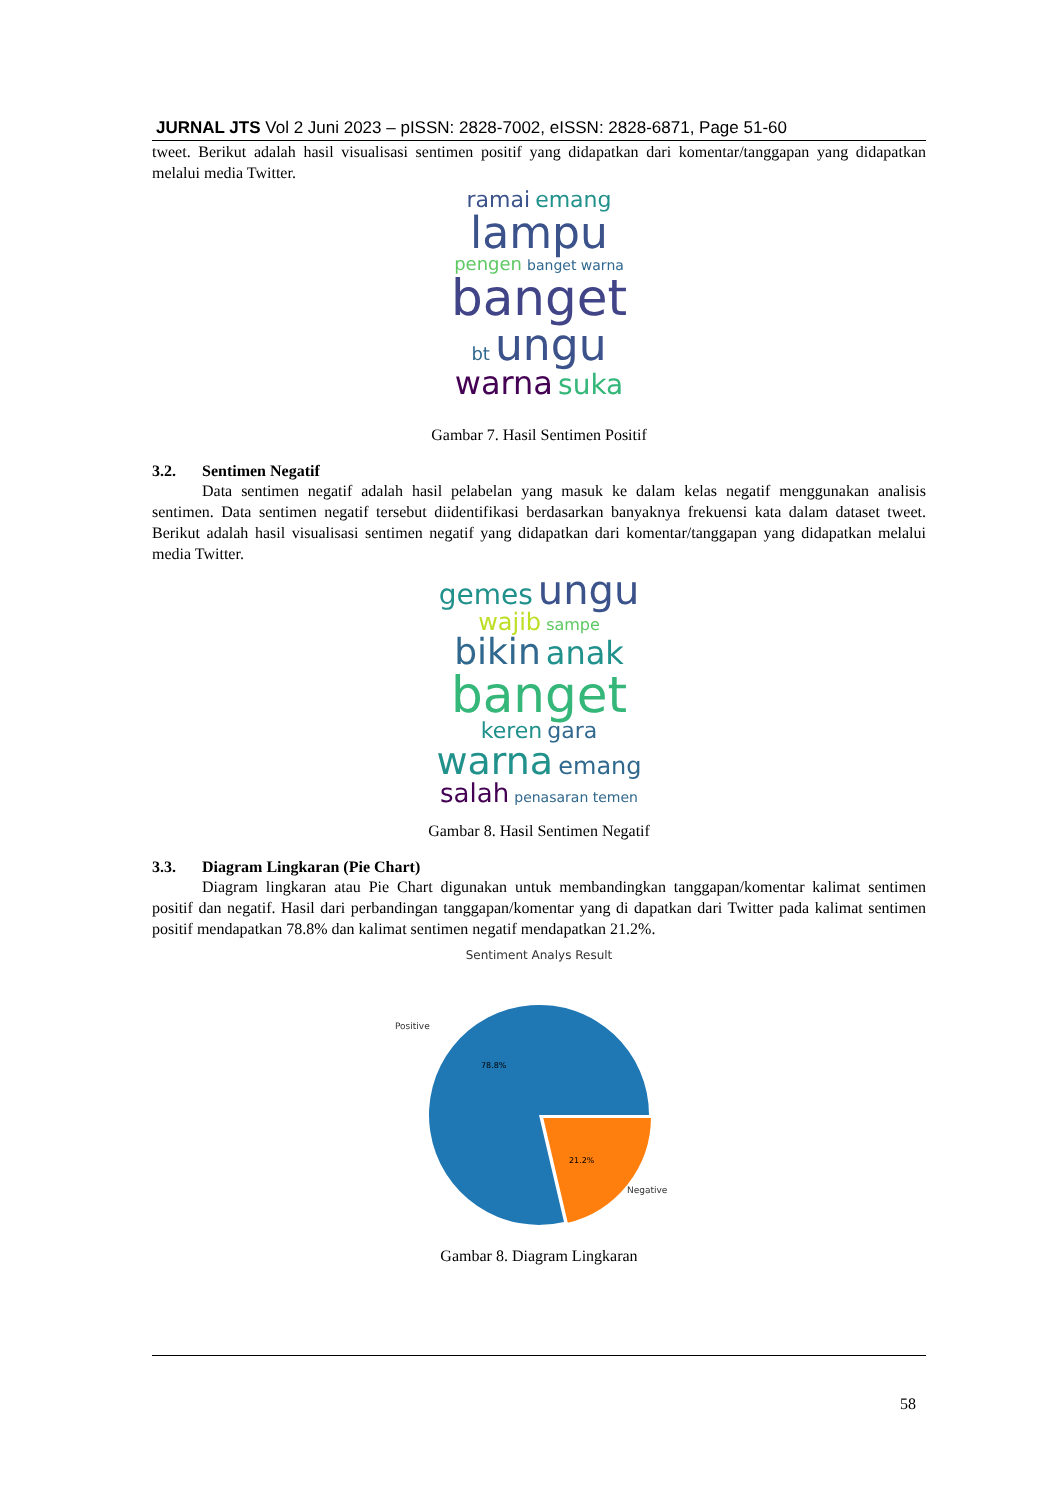JURNAL JTS Vol 2 Juni 2023 – pISSN: 2828-7002, eISSN: 2828-6871, Page 51-60
tweet. Berikut adalah hasil visualisasi sentimen positif yang didapatkan dari komentar/tanggapan yang didapatkan melalui media Twitter.
ramai emang
lampu
pengen banget warna
banget
bt ungu
warna suka
Gambar 7. Hasil Sentimen Positif
3.2. Sentimen Negatif
Data sentimen negatif adalah hasil pelabelan yang masuk ke dalam kelas negatif menggunakan analisis sentimen. Data sentimen negatif tersebut diidentifikasi berdasarkan banyaknya frekuensi kata dalam dataset tweet. Berikut adalah hasil visualisasi sentimen negatif yang didapatkan dari komentar/tanggapan yang didapatkan melalui media Twitter.
gemes ungu
wajib sampe
bikin anak
banget
keren gara
warna emang
salah penasaran temen
Gambar 8. Hasil Sentimen Negatif
3.3. Diagram Lingkaran (Pie Chart)
Diagram lingkaran atau Pie Chart digunakan untuk membandingkan tanggapan/komentar kalimat sentimen positif dan negatif. Hasil dari perbandingan tanggapan/komentar yang di dapatkan dari Twitter pada kalimat sentimen positif mendapatkan 78.8% dan kalimat sentimen negatif mendapatkan 21.2%.
Sentiment Analys Result
Positive
78.8%
21.2%
Negative
Gambar 8. Diagram Lingkaran
58